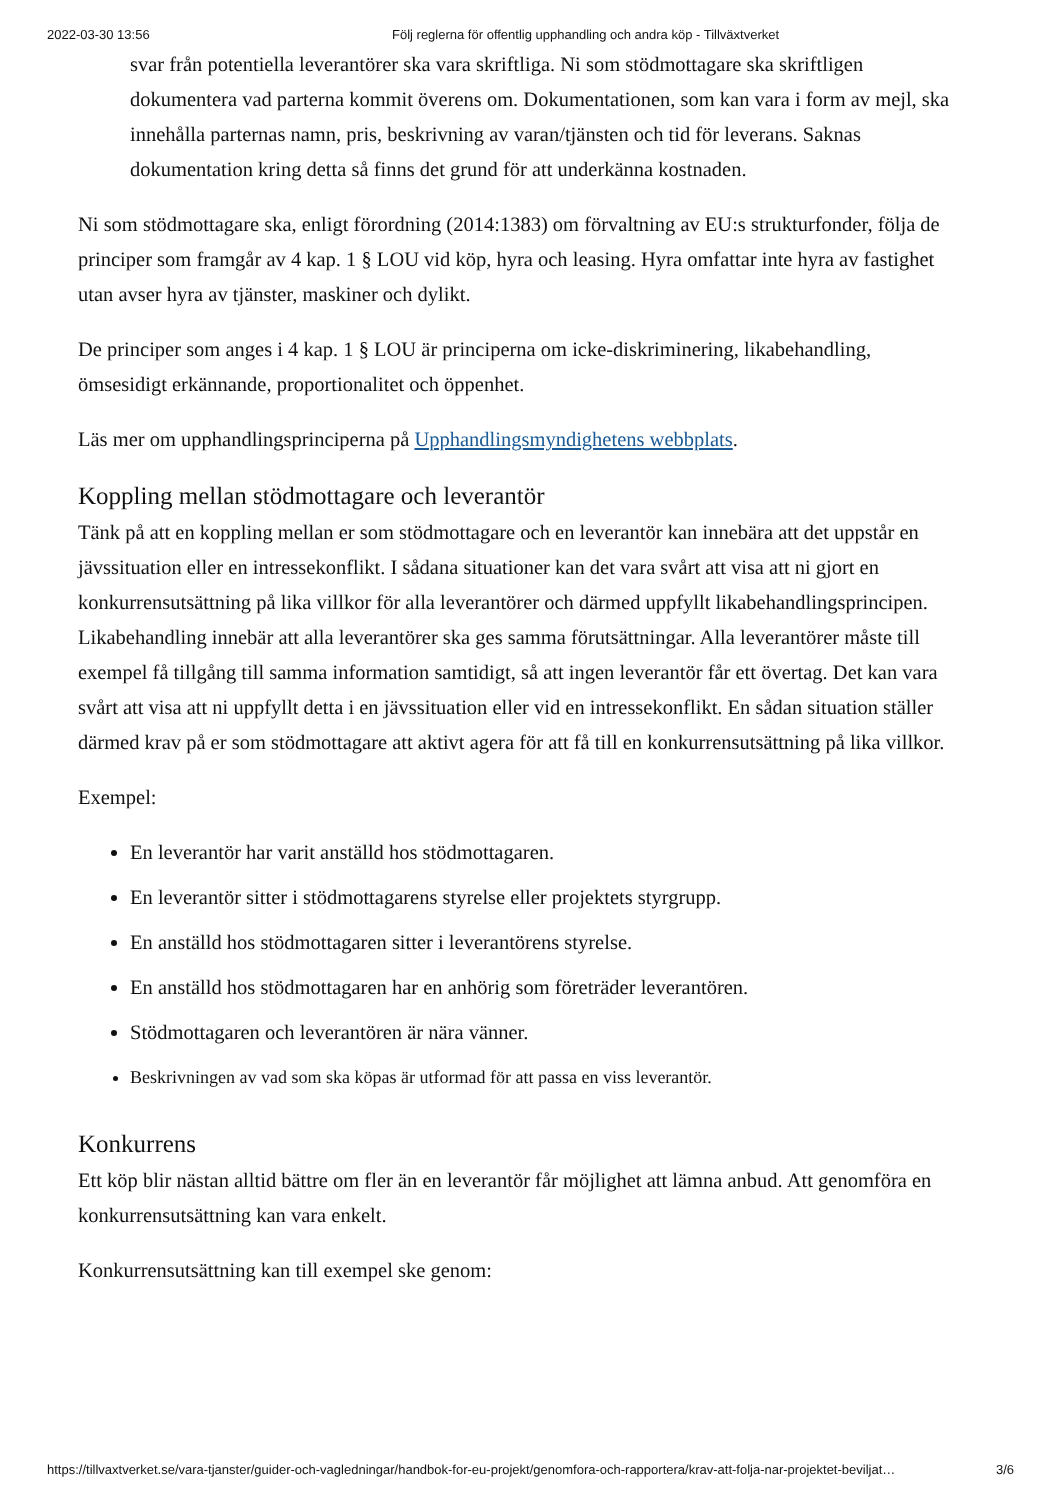2022-03-30 13:56 Följ reglerna för offentlig upphandling och andra köp - Tillväxtverket
svar från potentiella leverantörer ska vara skriftliga. Ni som stödmottagare ska skriftligen dokumentera vad parterna kommit överens om. Dokumentationen, som kan vara i form av mejl, ska innehålla parternas namn, pris, beskrivning av varan/tjänsten och tid för leverans. Saknas dokumentation kring detta så finns det grund för att underkänna kostnaden.
Ni som stödmottagare ska, enligt förordning (2014:1383) om förvaltning av EU:s strukturfonder, följa de principer som framgår av 4 kap. 1 § LOU vid köp, hyra och leasing. Hyra omfattar inte hyra av fastighet utan avser hyra av tjänster, maskiner och dylikt.
De principer som anges i 4 kap. 1 § LOU är principerna om icke-diskriminering, likabehandling, ömsesidigt erkännande, proportionalitet och öppenhet.
Läs mer om upphandlingsprinciperna på Upphandlingsmyndighetens webbplats.
Koppling mellan stödmottagare och leverantör
Tänk på att en koppling mellan er som stödmottagare och en leverantör kan innebära att det uppstår en jävssituation eller en intressekonflikt. I sådana situationer kan det vara svårt att visa att ni gjort en konkurrensutsättning på lika villkor för alla leverantörer och därmed uppfyllt likabehandlingsprincipen. Likabehandling innebär att alla leverantörer ska ges samma förutsättningar. Alla leverantörer måste till exempel få tillgång till samma information samtidigt, så att ingen leverantör får ett övertag. Det kan vara svårt att visa att ni uppfyllt detta i en jävssituation eller vid en intressekonflikt. En sådan situation ställer därmed krav på er som stödmottagare att aktivt agera för att få till en konkurrensutsättning på lika villkor.
Exempel:
En leverantör har varit anställd hos stödmottagaren.
En leverantör sitter i stödmottagarens styrelse eller projektets styrgrupp.
En anställd hos stödmottagaren sitter i leverantörens styrelse.
En anställd hos stödmottagaren har en anhörig som företräder leverantören.
Stödmottagaren och leverantören är nära vänner.
Beskrivningen av vad som ska köpas är utformad för att passa en viss leverantör.
Konkurrens
Ett köp blir nästan alltid bättre om fler än en leverantör får möjlighet att lämna anbud. Att genomföra en konkurrensutsättning kan vara enkelt.
Konkurrensutsättning kan till exempel ske genom:
https://tillvaxtverket.se/vara-tjanster/guider-och-vagledningar/handbok-for-eu-projekt/genomfora-och-rapportera/krav-att-folja-nar-projektet-beviljat… 3/6